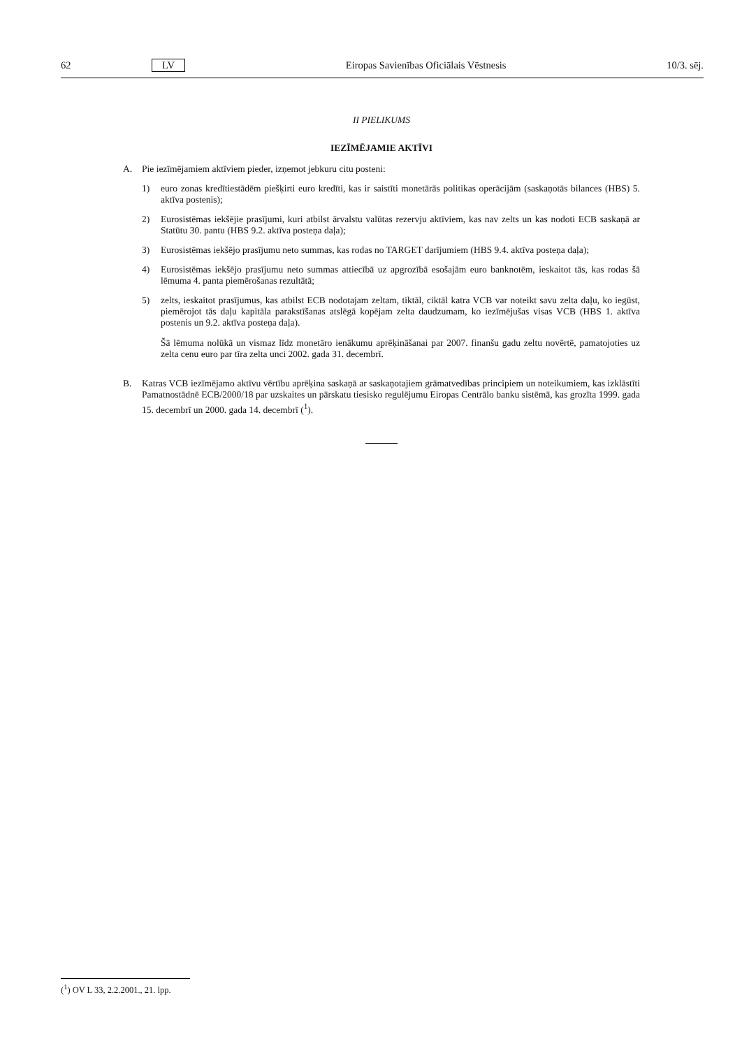62 LV Eiropas Savienības Oficiālais Vēstnesis 10/3. sēj.
II PIELIKUMS
IEZĪMĒJAMIE AKTĪVI
A. Pie iezīmējamiem aktīviem pieder, izņemot jebkuru citu posteni:
1) euro zonas kredītiestādēm piešķirti euro kredīti, kas ir saistīti monetārās politikas operācijām (saskaņotās bilances (HBS) 5. aktīva postenis);
2) Eurosistēmas iekšējie prasījumi, kuri atbilst ārvalstu valūtas rezervju aktīviem, kas nav zelts un kas nodoti ECB saskaņā ar Statūtu 30. pantu (HBS 9.2. aktīva posteņa daļa);
3) Eurosistēmas iekšējo prasījumu neto summas, kas rodas no TARGET darījumiem (HBS 9.4. aktīva posteņa daļa);
4) Eurosistēmas iekšējo prasījumu neto summas attiecībā uz apgrozībā esošajām euro banknotēm, ieskaitot tās, kas rodas šā lēmuma 4. panta piemērošanas rezultātā;
5) zelts, ieskaitot prasījumus, kas atbilst ECB nodotajam zeltam, tiktāl, ciktāl katra VCB var noteikt savu zelta daļu, ko iegūst, piemērojot tās daļu kapitāla parakstīšanas atslēgā kopējam zelta daudzumam, ko iezīmējušas visas VCB (HBS 1. aktīva postenis un 9.2. aktīva posteņa daļa).
Šā lēmuma nolūkā un vismaz līdz monetāro ienākumu aprēķināšanai par 2007. finanšu gadu zeltu novērtē, pamatojoties uz zelta cenu euro par tīra zelta unci 2002. gada 31. decembrī.
B. Katras VCB iezīmējamo aktīvu vērtību aprēķina saskaņā ar saskaņotajiem grāmatvedības principiem un noteikumiem, kas izklāstīti Pamatnostādnē ECB/2000/18 par uzskaites un pārskatu tiesisko regulējumu Eiropas Centrālo banku sistēmā, kas grozīta 1999. gada 15. decembrī un 2000. gada 14. decembrī (<sup>1</sup>).
(<sup>1</sup>) OV L 33, 2.2.2001., 21. lpp.